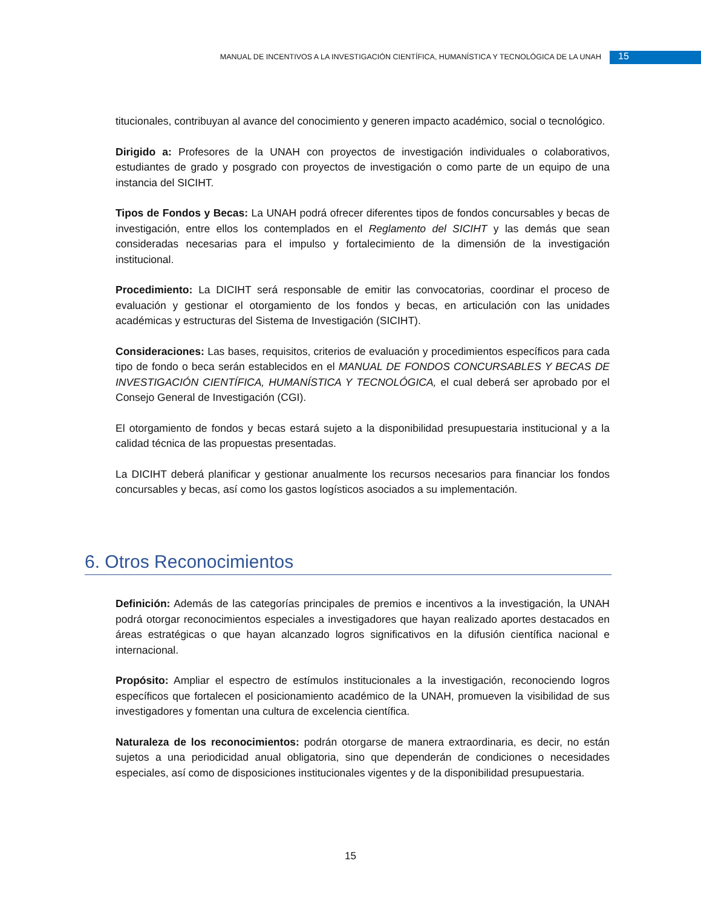MANUAL DE INCENTIVOS A LA INVESTIGACIÓN CIENTÍFICA, HUMANÍSTICA Y TECNOLÓGICA DE LA UNAH 15
titucionales, contribuyan al avance del conocimiento y generen impacto académico, social o tecnológico.
Dirigido a: Profesores de la UNAH con proyectos de investigación individuales o colaborativos, estudiantes de grado y posgrado con proyectos de investigación o como parte de un equipo de una instancia del SICIHT.
Tipos de Fondos y Becas: La UNAH podrá ofrecer diferentes tipos de fondos concursables y becas de investigación, entre ellos los contemplados en el Reglamento del SICIHT y las demás que sean consideradas necesarias para el impulso y fortalecimiento de la dimensión de la investigación institucional.
Procedimiento: La DICIHT será responsable de emitir las convocatorias, coordinar el proceso de evaluación y gestionar el otorgamiento de los fondos y becas, en articulación con las unidades académicas y estructuras del Sistema de Investigación (SICIHT).
Consideraciones: Las bases, requisitos, criterios de evaluación y procedimientos específicos para cada tipo de fondo o beca serán establecidos en el MANUAL DE FONDOS CONCURSABLES Y BECAS DE INVESTIGACIÓN CIENTÍFICA, HUMANÍSTICA Y TECNOLÓGICA, el cual deberá ser aprobado por el Consejo General de Investigación (CGI).
El otorgamiento de fondos y becas estará sujeto a la disponibilidad presupuestaria institucional y a la calidad técnica de las propuestas presentadas.
La DICIHT deberá planificar y gestionar anualmente los recursos necesarios para financiar los fondos concursables y becas, así como los gastos logísticos asociados a su implementación.
6. Otros Reconocimientos
Definición: Además de las categorías principales de premios e incentivos a la investigación, la UNAH podrá otorgar reconocimientos especiales a investigadores que hayan realizado aportes destacados en áreas estratégicas o que hayan alcanzado logros significativos en la difusión científica nacional e internacional.
Propósito: Ampliar el espectro de estímulos institucionales a la investigación, reconociendo logros específicos que fortalecen el posicionamiento académico de la UNAH, promueven la visibilidad de sus investigadores y fomentan una cultura de excelencia científica.
Naturaleza de los reconocimientos: podrán otorgarse de manera extraordinaria, es decir, no están sujetos a una periodicidad anual obligatoria, sino que dependerán de condiciones o necesidades especiales, así como de disposiciones institucionales vigentes y de la disponibilidad presupuestaria.
15